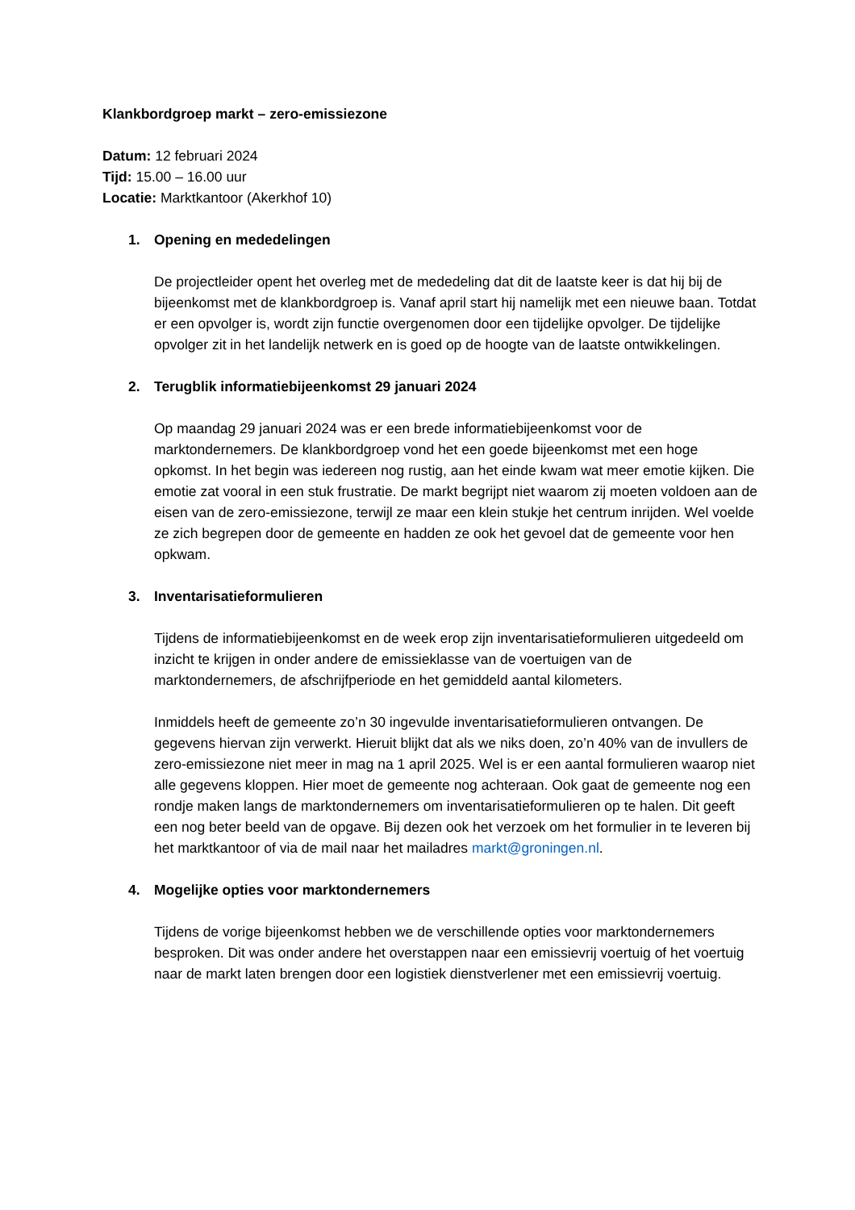Klankbordgroep markt – zero-emissiezone
Datum: 12 februari 2024
Tijd: 15.00 – 16.00 uur
Locatie: Marktkantoor (Akerkhof 10)
1. Opening en mededelingen
De projectleider opent het overleg met de mededeling dat dit de laatste keer is dat hij bij de bijeenkomst met de klankbordgroep is. Vanaf april start hij namelijk met een nieuwe baan. Totdat er een opvolger is, wordt zijn functie overgenomen door een tijdelijke opvolger. De tijdelijke opvolger zit in het landelijk netwerk en is goed op de hoogte van de laatste ontwikkelingen.
2. Terugblik informatiebijeenkomst 29 januari 2024
Op maandag 29 januari 2024 was er een brede informatiebijeenkomst voor de marktondernemers. De klankbordgroep vond het een goede bijeenkomst met een hoge opkomst. In het begin was iedereen nog rustig, aan het einde kwam wat meer emotie kijken. Die emotie zat vooral in een stuk frustratie. De markt begrijpt niet waarom zij moeten voldoen aan de eisen van de zero-emissiezone, terwijl ze maar een klein stukje het centrum inrijden. Wel voelde ze zich begrepen door de gemeente en hadden ze ook het gevoel dat de gemeente voor hen opkwam.
3. Inventarisatieformulieren
Tijdens de informatiebijeenkomst en de week erop zijn inventarisatieformulieren uitgedeeld om inzicht te krijgen in onder andere de emissieklasse van de voertuigen van de marktondernemers, de afschrijfperiode en het gemiddeld aantal kilometers.
Inmiddels heeft de gemeente zo’n 30 ingevulde inventarisatieformulieren ontvangen. De gegevens hiervan zijn verwerkt. Hieruit blijkt dat als we niks doen, zo’n 40% van de invullers de zero-emissiezone niet meer in mag na 1 april 2025. Wel is er een aantal formulieren waarop niet alle gegevens kloppen. Hier moet de gemeente nog achteraan. Ook gaat de gemeente nog een rondje maken langs de marktondernemers om inventarisatieformulieren op te halen. Dit geeft een nog beter beeld van de opgave. Bij dezen ook het verzoek om het formulier in te leveren bij het marktkantoor of via de mail naar het mailadres markt@groningen.nl.
4. Mogelijke opties voor marktondernemers
Tijdens de vorige bijeenkomst hebben we de verschillende opties voor marktondernemers besproken. Dit was onder andere het overstappen naar een emissievrij voertuig of het voertuig naar de markt laten brengen door een logistiek dienstverlener met een emissievrij voertuig.